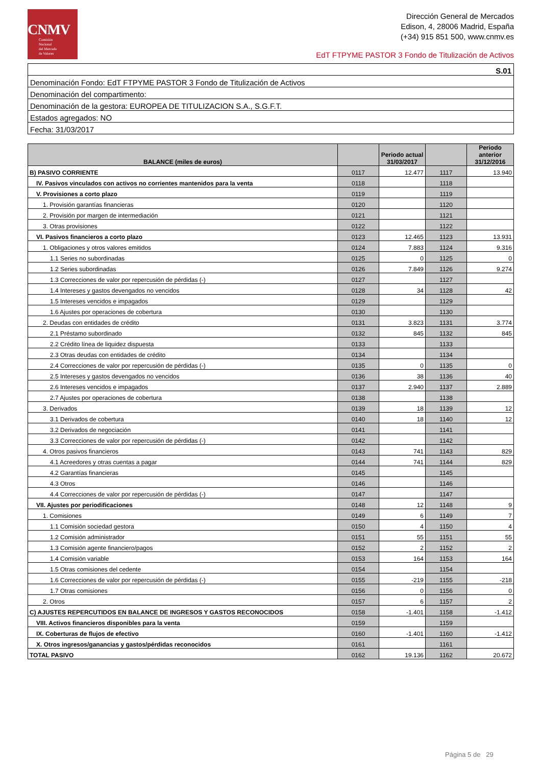CNMV
Comisión
Nacional
del Mercado
de Valores
Dirección General de Mercados
Edison, 4, 28006 Madrid, España
(+34) 915 851 500, www.cnmv.es
EdT FTPYME PASTOR 3 Fondo de Titulización de Activos
| S.01 |
| Denominación Fondo: EdT FTPYME PASTOR 3 Fondo de Titulización de Activos |
| Denominación del compartimento: |
| Denominación de la gestora: EUROPEA DE TITULIZACION S.A., S.G.F.T. |
| Estados agregados: NO |
| Fecha: 31/03/2017 |
| BALANCE (miles de euros) | | Periodo actual 31/03/2017 | | Periodo anterior 31/12/2016 |
| --- | --- | --- | --- | --- |
| B) PASIVO CORRIENTE | 0117 | 12.477 | 1117 | 13.940 |
| IV. Pasivos vinculados con activos no corrientes mantenidos para la venta | 0118 | | 1118 | |
| V. Provisiones a corto plazo | 0119 | | 1119 | |
| 1. Provisión garantías financieras | 0120 | | 1120 | |
| 2. Provisión por margen de intermediación | 0121 | | 1121 | |
| 3. Otras provisiones | 0122 | | 1122 | |
| VI. Pasivos financieros a corto plazo | 0123 | 12.465 | 1123 | 13.931 |
| 1. Obligaciones y otros valores emitidos | 0124 | 7.883 | 1124 | 9.316 |
| 1.1 Series no subordinadas | 0125 | 0 | 1125 | 0 |
| 1.2 Series subordinadas | 0126 | 7.849 | 1126 | 9.274 |
| 1.3 Correcciones de valor por repercusión de pérdidas (-) | 0127 | | 1127 | |
| 1.4 Intereses y gastos devengados no vencidos | 0128 | 34 | 1128 | 42 |
| 1.5 Intereses vencidos e impagados | 0129 | | 1129 | |
| 1.6 Ajustes por operaciones de cobertura | 0130 | | 1130 | |
| 2. Deudas con entidades de crédito | 0131 | 3.823 | 1131 | 3.774 |
| 2.1 Préstamo subordinado | 0132 | 845 | 1132 | 845 |
| 2.2 Crédito línea de liquidez dispuesta | 0133 | | 1133 | |
| 2.3 Otras deudas con entidades de crédito | 0134 | | 1134 | |
| 2.4 Correcciones de valor por repercusión de pérdidas (-) | 0135 | 0 | 1135 | 0 |
| 2.5 Intereses y gastos devengados no vencidos | 0136 | 38 | 1136 | 40 |
| 2.6 Intereses vencidos e impagados | 0137 | 2.940 | 1137 | 2.889 |
| 2.7 Ajustes por operaciones de cobertura | 0138 | | 1138 | |
| 3. Derivados | 0139 | 18 | 1139 | 12 |
| 3.1 Derivados de cobertura | 0140 | 18 | 1140 | 12 |
| 3.2 Derivados de negociación | 0141 | | 1141 | |
| 3.3 Correcciones de valor por repercusión de pérdidas (-) | 0142 | | 1142 | |
| 4. Otros pasivos financieros | 0143 | 741 | 1143 | 829 |
| 4.1 Acreedores y otras cuentas a pagar | 0144 | 741 | 1144 | 829 |
| 4.2 Garantías financieras | 0145 | | 1145 | |
| 4.3 Otros | 0146 | | 1146 | |
| 4.4 Correcciones de valor por repercusión de pérdidas (-) | 0147 | | 1147 | |
| VII. Ajustes por periodificaciones | 0148 | 12 | 1148 | 9 |
| 1. Comisiones | 0149 | 6 | 1149 | 7 |
| 1.1 Comisión sociedad gestora | 0150 | 4 | 1150 | 4 |
| 1.2 Comisión administrador | 0151 | 55 | 1151 | 55 |
| 1.3 Comisión agente financiero/pagos | 0152 | 2 | 1152 | 2 |
| 1.4 Comisión variable | 0153 | 164 | 1153 | 164 |
| 1.5 Otras comisiones del cedente | 0154 | | 1154 | |
| 1.6 Correcciones de valor por repercusión de pérdidas (-) | 0155 | -219 | 1155 | -218 |
| 1.7 Otras comisiones | 0156 | 0 | 1156 | 0 |
| 2. Otros | 0157 | 6 | 1157 | 2 |
| C) AJUSTES REPERCUTIDOS EN BALANCE DE INGRESOS Y GASTOS RECONOCIDOS | 0158 | -1.401 | 1158 | -1.412 |
| VIII. Activos financieros disponibles para la venta | 0159 | | 1159 | |
| IX. Coberturas de flujos de efectivo | 0160 | -1.401 | 1160 | -1.412 |
| X. Otros ingresos/ganancias y gastos/pérdidas reconocidos | 0161 | | 1161 | |
| TOTAL PASIVO | 0162 | 19.136 | 1162 | 20.672 |
Página 5 de 29